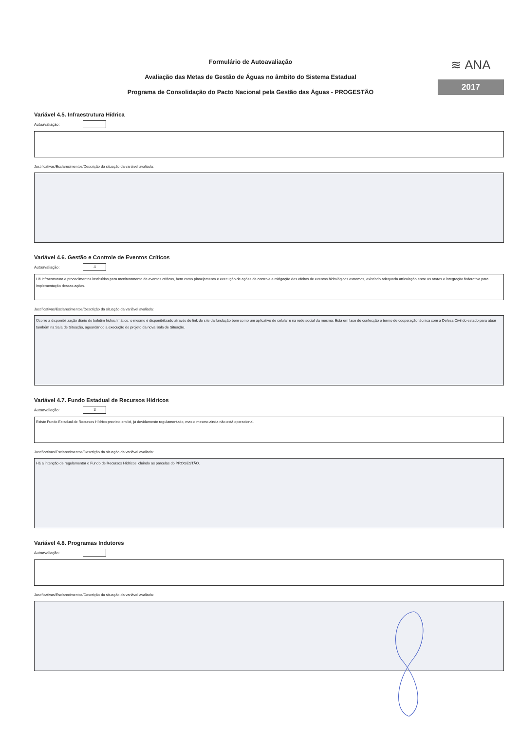Formulário de Autoavaliação
Avaliação das Metas de Gestão de Águas no âmbito do Sistema Estadual
Programa de Consolidação do Pacto Nacional pela Gestão das Águas - PROGESTÃO
≋ ANA
2017
Variável 4.5. Infraestrutura Hídrica
Autoavaliação:
Justificativas/Esclarecimentos/Descrição da situação da variável avaliada:
Variável 4.6. Gestão e Controle de Eventos Críticos
Autoavaliação:
4
Há infraestrutura e procedimentos instituídos para monitoramento de eventos críticos, bem como planejamento e execução de ações de controle e mitigação dos efeitos de eventos hidrológicos extremos, existindo adequada articulação entre os atores e integração federativa para implementação dessas ações.
Justificativas/Esclarecimentos/Descrição da situação da variável avaliada:
Ocorre a disponibilização diário do boletim hidroclimático, o mesmo é disponibilizado através de link do site da fundação bem como um aplicativo de celular e na rede social da mesma. Está em fase de confecção o termo de cooperação técnica com a Defesa Civil do estado para atuar também na Sala de Situação, aguardando a execução do projeto da nova Sala de Situação.
Variável 4.7. Fundo Estadual de Recursos Hídricos
Autoavaliação:
3
Existe Fundo Estadual de Recursos Hídrico previsto em lei, já devidamente regulamentado, mas o mesmo ainda não está operacional.
Justificativas/Esclarecimentos/Descrição da situação da variável avaliada:
Há a intenção de regulamentar o Fundo de Recursos Hídricos icluindo as parcelas do PROGESTÃO.
Variável 4.8. Programas Indutores
Autoavaliação:
Justificativas/Esclarecimentos/Descrição da situação da variável avaliada: